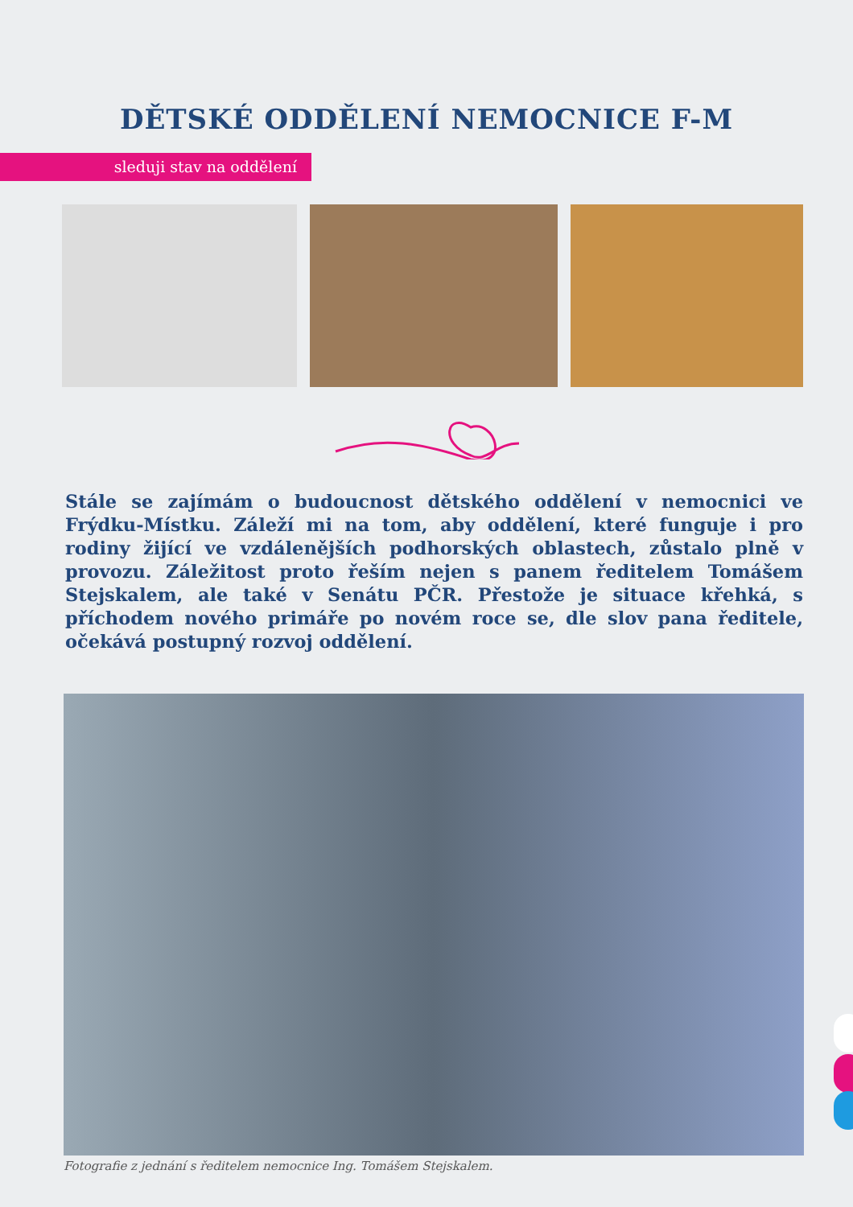DĚTSKÉ ODDĚLENÍ NEMOCNICE F-M
sleduji stav na oddělení
Stále se zajímám o budoucnost dětského oddělení v nemocnici ve Frýdku-Místku. Záleží mi na tom, aby oddělení, které funguje i pro rodiny žijící ve vzdálenějších podhorských oblastech, zůstalo plně v provozu. Záležitost proto řeším nejen s panem ředitelem Tomášem Stejskalem, ale také v Senátu PČR. Přestože je situace křehká, s příchodem nového primáře po novém roce se, dle slov pana ředitele, očekává postupný rozvoj oddělení.
Fotografie z jednání s ředitelem nemocnice Ing. Tomášem Stejskalem.